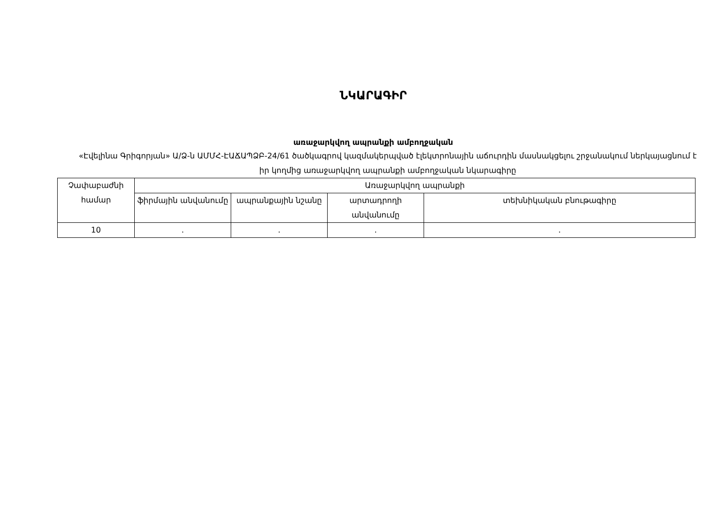ՆԿԱՐԱԳԻՐ
առաջարկվող ապրանքի ամբողջական
«Էվելինա Գրիգորյան» Ա/Ձ-ն ԱՄՄՀ-ԷԱՃԱՊՁԲ-24/61 ծածկագրով կազմակերպված էլեկտրոնային աճուրդին մասնակցելու շրջանակում ներկայացնում է իր կողմից առաջարկվող ապրանքի ամբողջական նկարագիրը
| Չափաբաժնի համար | Առաջարկվող ապրանքի | | | |
| --- | --- | --- | --- | --- |
| | ֆիրմային անվանումը | ապրանքային նշանը | արտադրողի անվանումը | տեխնիկական բնութագիրը |
| 10 | . | . | . | . |